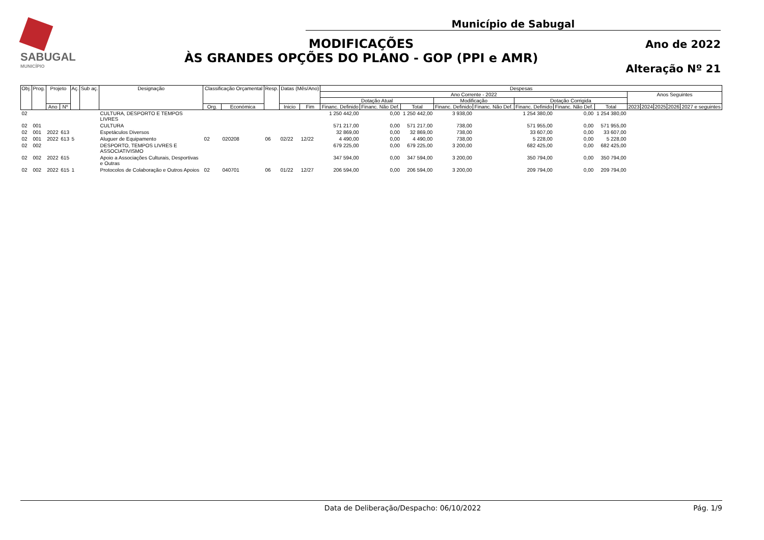SABUGAL
MUNICÍPIO
Município de Sabugal
MODIFICAÇÕES
ÀS GRANDES OPÇÕES DO PLANO - GOP (PPI e AMR)
Ano de 2022
Alteração Nº 21
| Obj. | Prog. | Projeto | | Aç. | Sub aç. | Designação | Classificação Orçamental | | Resp. | Datas (Mês/Ano) | | Despesas | | | | | | | | | | | | |
| --- | --- | --- | --- | --- | --- | --- | --- | --- | --- | --- | --- | --- | --- | --- | --- | --- | --- | --- | --- | --- | --- | --- | --- | --- |
| | | | | | | | | | | | | Ano Corrente - 2022 | | | | | | | | Anos Seguintes | | | | |
| | | | | | | | | | | | | Dotação Atual | | | Modificação | | Dotação Corrigida | | | | | | | |
| | | Ano | Nº | | | | Org. | Económica | | Inicio | Fim | Financ. Definido | Financ. Não Def. | Total | Financ. Definido | Financ. Não Def. | Financ. Definido | Financ. Não Def. | Total | 2023 | 2024 | 2025 | 2026 | 2027 e seguintes |
| 02 | | | | | | CULTURA, DESPORTO E TEMPOS LIVRES | | | | | | 1 250 442,00 | 0,00 | 1 250 442,00 | 3 938,00 | | 1 254 380,00 | 0,00 | 1 254 380,00 | | | | | |
| 02 | 001 | | | | | CULTURA | | | | | | 571 217,00 | 0,00 | 571 217,00 | 738,00 | | 571 955,00 | 0,00 | 571 955,00 | | | | | |
| 02 | 001 | 2022 | 613 | | | Espetáculos Diversos | | | | | | 32 869,00 | 0,00 | 32 869,00 | 738,00 | | 33 607,00 | 0,00 | 33 607,00 | | | | | |
| 02 | 001 | 2022 | 613 | 5 | | Aluguer de Equipamento | 02 | 020208 | 06 | 02/22 | 12/22 | 4 490,00 | 0,00 | 4 490,00 | 738,00 | | 5 228,00 | 0,00 | 5 228,00 | | | | | |
| 02 | 002 | | | | | DESPORTO, TEMPOS LIVRES E ASSOCIATIVISMO | | | | | | 679 225,00 | 0,00 | 679 225,00 | 3 200,00 | | 682 425,00 | 0,00 | 682 425,00 | | | | | |
| 02 | 002 | 2022 | 615 | | | Apoio a Associações Culturais, Desportivas e Outras | | | | | | 347 594,00 | 0,00 | 347 594,00 | 3 200,00 | | 350 794,00 | 0,00 | 350 794,00 | | | | | |
| 02 | 002 | 2022 | 615 | 1 | | Protocolos de Colaboração e Outros Apoios | 02 | 040701 | 06 | 01/22 | 12/27 | 206 594,00 | 0,00 | 206 594,00 | 3 200,00 | | 209 794,00 | 0,00 | 209 794,00 | | | | | |
Data de Deliberação/Despacho: 06/10/2022 Pág. 1/9